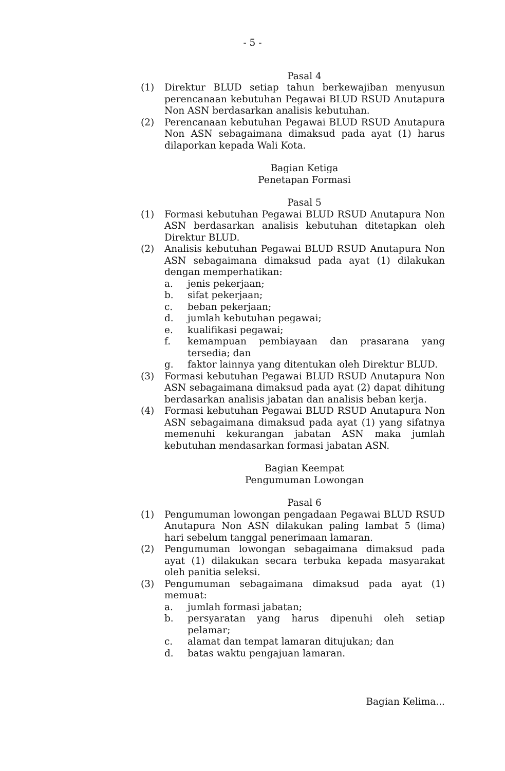- 5 -
Pasal 4
(1) Direktur BLUD setiap tahun berkewajiban menyusun perencanaan kebutuhan Pegawai BLUD RSUD Anutapura Non ASN berdasarkan analisis kebutuhan.
(2) Perencanaan kebutuhan Pegawai BLUD RSUD Anutapura Non ASN sebagaimana dimaksud pada ayat (1) harus dilaporkan kepada Wali Kota.
Bagian Ketiga
Penetapan Formasi
Pasal 5
(1) Formasi kebutuhan Pegawai BLUD RSUD Anutapura Non ASN berdasarkan analisis kebutuhan ditetapkan oleh Direktur BLUD.
(2) Analisis kebutuhan Pegawai BLUD RSUD Anutapura Non ASN sebagaimana dimaksud pada ayat (1) dilakukan dengan memperhatikan:
a. jenis pekerjaan;
b. sifat pekerjaan;
c. beban pekerjaan;
d. jumlah kebutuhan pegawai;
e. kualifikasi pegawai;
f. kemampuan pembiayaan dan prasarana yang tersedia; dan
g. faktor lainnya yang ditentukan oleh Direktur BLUD.
(3) Formasi kebutuhan Pegawai BLUD RSUD Anutapura Non ASN sebagaimana dimaksud pada ayat (2) dapat dihitung berdasarkan analisis jabatan dan analisis beban kerja.
(4) Formasi kebutuhan Pegawai BLUD RSUD Anutapura Non ASN sebagaimana dimaksud pada ayat (1) yang sifatnya memenuhi kekurangan jabatan ASN maka jumlah kebutuhan mendasarkan formasi jabatan ASN.
Bagian Keempat
Pengumuman Lowongan
Pasal 6
(1) Pengumuman lowongan pengadaan Pegawai BLUD RSUD Anutapura Non ASN dilakukan paling lambat 5 (lima) hari sebelum tanggal penerimaan lamaran.
(2) Pengumuman lowongan sebagaimana dimaksud pada ayat (1) dilakukan secara terbuka kepada masyarakat oleh panitia seleksi.
(3) Pengumuman sebagaimana dimaksud pada ayat (1) memuat:
a. jumlah formasi jabatan;
b. persyaratan yang harus dipenuhi oleh setiap pelamar;
c. alamat dan tempat lamaran ditujukan; dan
d. batas waktu pengajuan lamaran.
Bagian Kelima...